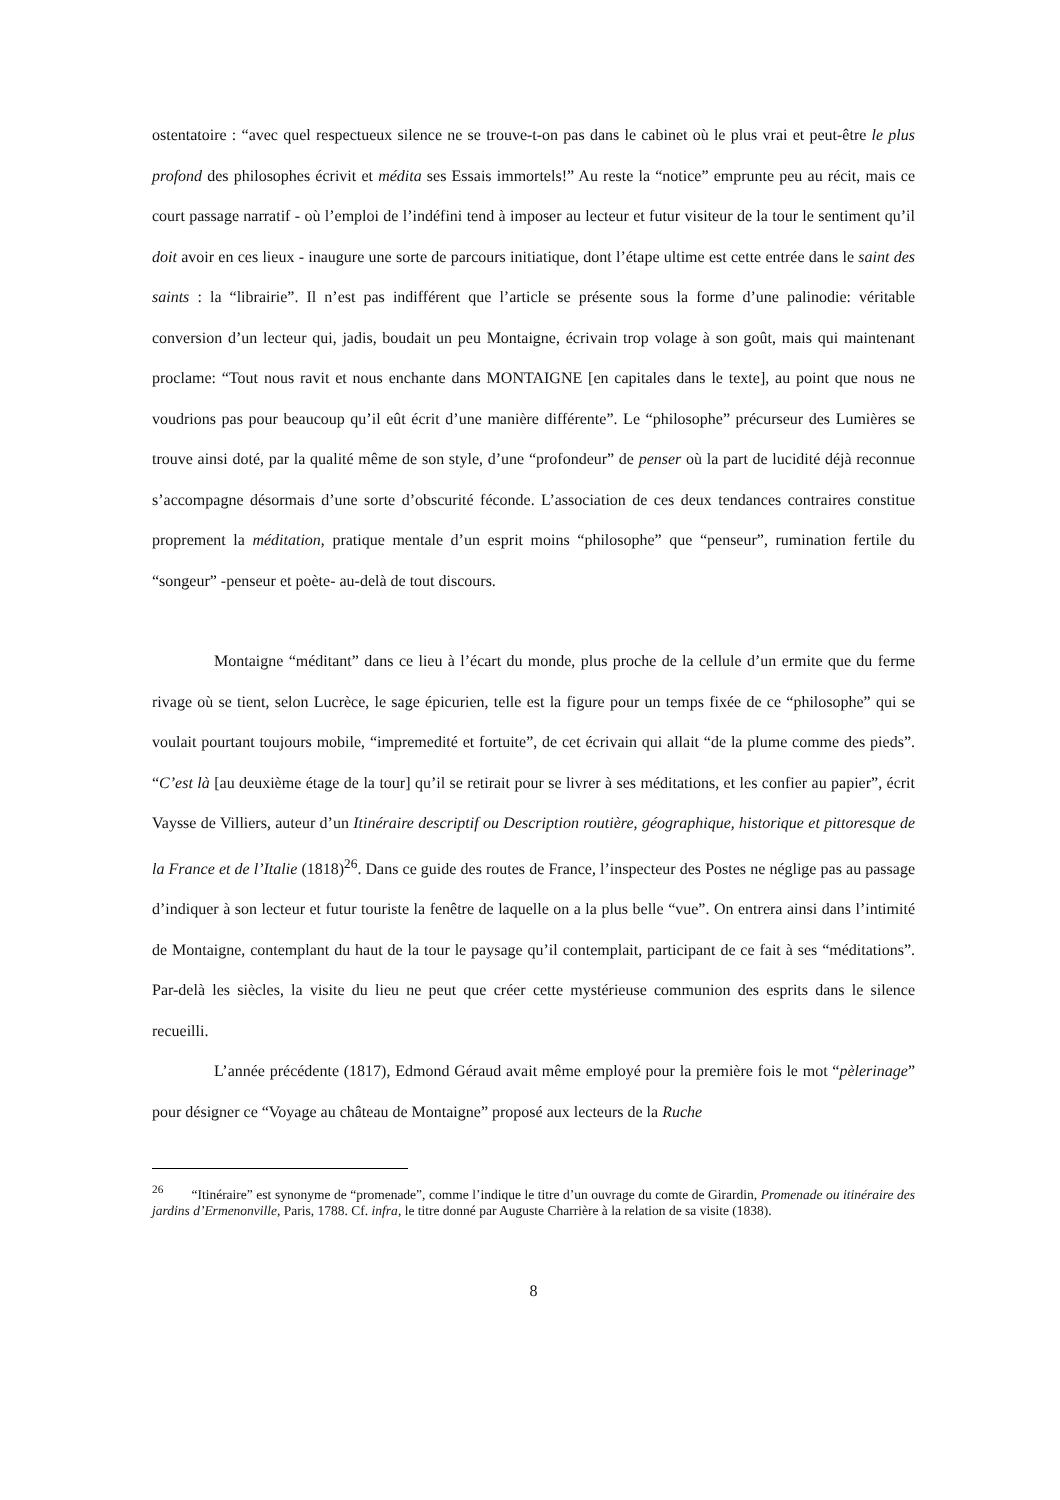ostentatoire : “avec quel respectueux silence ne se trouve-t-on pas dans le cabinet où le plus vrai et peut-être le plus profond des philosophes écrivit et médita ses Essais immortels!” Au reste la “notice” emprunte peu au récit, mais ce court passage narratif - où l’emploi de l’indéfini tend à imposer au lecteur et futur visiteur de la tour le sentiment qu’il doit avoir en ces lieux - inaugure une sorte de parcours initiatique, dont l’étape ultime est cette entrée dans le saint des saints : la “librairie”. Il n’est pas indifférent que l’article se présente sous la forme d’une palinodie: véritable conversion d’un lecteur qui, jadis, boudait un peu Montaigne, écrivain trop volage à son goût, mais qui maintenant proclame: “Tout nous ravit et nous enchante dans MONTAIGNE [en capitales dans le texte], au point que nous ne voudrions pas pour beaucoup qu’il eût écrit d’une manière différente”. Le “philosophe” précurseur des Lumières se trouve ainsi doté, par la qualité même de son style, d’une “profondeur” de penser où la part de lucidité déjà reconnue s’accompagne désormais d’une sorte d’obscurité féconde. L’association de ces deux tendances contraires constitue proprement la méditation, pratique mentale d’un esprit moins “philosophe” que “penseur”, rumination fertile du “songeur” -penseur et poète- au-delà de tout discours.
Montaigne “méditant” dans ce lieu à l’écart du monde, plus proche de la cellule d’un ermite que du ferme rivage où se tient, selon Lucrèce, le sage épicurien, telle est la figure pour un temps fixée de ce “philosophe” qui se voulait pourtant toujours mobile, “impremedité et fortuite”, de cet écrivain qui allait “de la plume comme des pieds”. “C’est là [au deuxième étage de la tour] qu’il se retirait pour se livrer à ses méditations, et les confier au papier”, écrit Vaysse de Villiers, auteur d’un Itinéraire descriptif ou Description routière, géographique, historique et pittoresque de la France et de l’Italie (1818)<sup>26</sup>. Dans ce guide des routes de France, l’inspecteur des Postes ne néglige pas au passage d’indiquer à son lecteur et futur touriste la fenêtre de laquelle on a la plus belle “vue”. On entrera ainsi dans l’intimité de Montaigne, contemplant du haut de la tour le paysage qu’il contemplait, participant de ce fait à ses “méditations”. Par-delà les siècles, la visite du lieu ne peut que créer cette mystérieuse communion des esprits dans le silence recueilli.
L’année précédente (1817), Edmond Géraud avait même employé pour la première fois le mot “pèlerinage” pour désigner ce “Voyage au château de Montaigne” proposé aux lecteurs de la Ruche
<sup>26</sup> “Itinéraire” est synonyme de “promenade”, comme l’indique le titre d’un ouvrage du comte de Girardin, Promenade ou itinéraire des jardins d’Ermenonville, Paris, 1788. Cf. infra, le titre donné par Auguste Charrière à la relation de sa visite (1838).
8